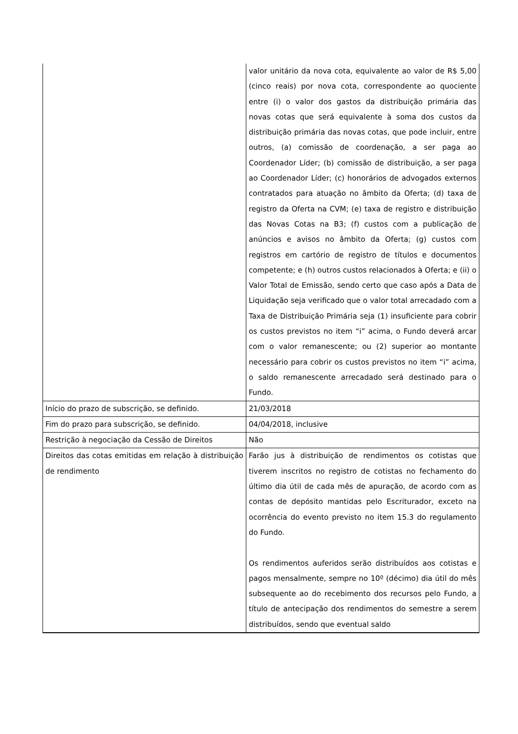| | valor unitário da nova cota, equivalente ao valor de R$ 5,00 (cinco reais) por nova cota, correspondente ao quociente entre (i) o valor dos gastos da distribuição primária das novas cotas que será equivalente à soma dos custos da distribuição primária das novas cotas, que pode incluir, entre outros, (a) comissão de coordenação, a ser paga ao Coordenador Líder; (b) comissão de distribuição, a ser paga ao Coordenador Líder; (c) honorários de advogados externos contratados para atuação no âmbito da Oferta; (d) taxa de registro da Oferta na CVM; (e) taxa de registro e distribuição das Novas Cotas na B3; (f) custos com a publicação de anúncios e avisos no âmbito da Oferta; (g) custos com registros em cartório de registro de títulos e documentos competente; e (h) outros custos relacionados à Oferta; e (ii) o Valor Total de Emissão, sendo certo que caso após a Data de Liquidação seja verificado que o valor total arrecadado com a Taxa de Distribuição Primária seja (1) insuficiente para cobrir os custos previstos no item “i” acima, o Fundo deverá arcar com o valor remanescente; ou (2) superior ao montante necessário para cobrir os custos previstos no item “i” acima, o saldo remanescente arrecadado será destinado para o Fundo. |
| Início do prazo de subscrição, se definido. | 21/03/2018 |
| Fim do prazo para subscrição, se definido. | 04/04/2018, inclusive |
| Restrição à negociação da Cessão de Direitos | Não |
| Direitos das cotas emitidas em relação à distribuição de rendimento | Farão jus à distribuição de rendimentos os cotistas que tiverem inscritos no registro de cotistas no fechamento do último dia útil de cada mês de apuração, de acordo com as contas de depósito mantidas pelo Escriturador, exceto na ocorrência do evento previsto no item 15.3 do regulamento do Fundo. Os rendimentos auferidos serão distribuídos aos cotistas e pagos mensalmente, sempre no 10º (décimo) dia útil do mês subsequente ao do recebimento dos recursos pelo Fundo, a título de antecipação dos rendimentos do semestre a serem distribuídos, sendo que eventual saldo |